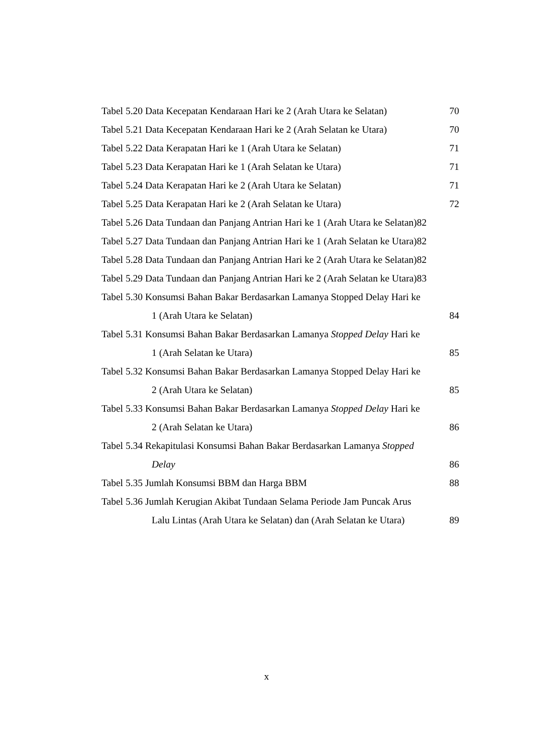Tabel 5.20 Data Kecepatan Kendaraan Hari ke 2 (Arah Utara ke Selatan) 70
Tabel 5.21 Data Kecepatan Kendaraan Hari ke 2 (Arah Selatan ke Utara) 70
Tabel 5.22 Data Kerapatan Hari ke 1 (Arah Utara ke Selatan) 71
Tabel 5.23 Data Kerapatan Hari ke 1 (Arah Selatan ke Utara) 71
Tabel 5.24 Data Kerapatan Hari ke 2 (Arah Utara ke Selatan) 71
Tabel 5.25 Data Kerapatan Hari ke 2 (Arah Selatan ke Utara) 72
Tabel 5.26 Data Tundaan dan Panjang Antrian Hari ke 1 (Arah Utara ke Selatan)82
Tabel 5.27 Data Tundaan dan Panjang Antrian Hari ke 1 (Arah Selatan ke Utara)82
Tabel 5.28 Data Tundaan dan Panjang Antrian Hari ke 2 (Arah Utara ke Selatan)82
Tabel 5.29 Data Tundaan dan Panjang Antrian Hari ke 2 (Arah Selatan ke Utara)83
Tabel 5.30 Konsumsi Bahan Bakar Berdasarkan Lamanya Stopped Delay Hari ke
1 (Arah Utara ke Selatan) 84
Tabel 5.31 Konsumsi Bahan Bakar Berdasarkan Lamanya Stopped Delay Hari ke
1 (Arah Selatan ke Utara) 85
Tabel 5.32 Konsumsi Bahan Bakar Berdasarkan Lamanya Stopped Delay Hari ke
2 (Arah Utara ke Selatan) 85
Tabel 5.33 Konsumsi Bahan Bakar Berdasarkan Lamanya Stopped Delay Hari ke
2 (Arah Selatan ke Utara) 86
Tabel 5.34 Rekapitulasi Konsumsi Bahan Bakar Berdasarkan Lamanya Stopped
Delay 86
Tabel 5.35 Jumlah Konsumsi BBM dan Harga BBM 88
Tabel 5.36 Jumlah Kerugian Akibat Tundaan Selama Periode Jam Puncak Arus
Lalu Lintas (Arah Utara ke Selatan) dan (Arah Selatan ke Utara) 89
x